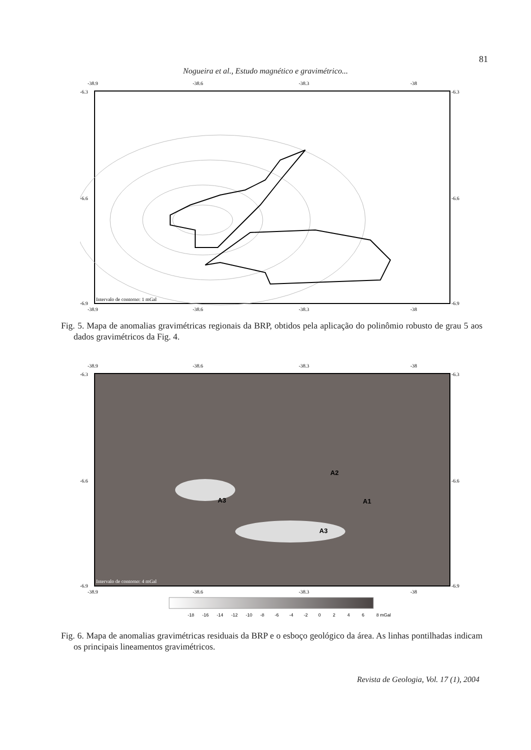81
Nogueira et al., Estudo magnético e gravimétrico...
-38.9
-38.6
-38.3
-38
-6.3
-6.6
-6.9
-6.3
-6.6
-6.9
Intervalo de contorno: 1 mGal
-38.9
-38.6
-38.3
-38
Fig. 5. Mapa de anomalias gravimétricas regionais da BRP, obtidos pela aplicação do polinômio robusto de grau 5 aos dados gravimétricos da Fig. 4.
-38.9
-38.6
-38.3
-38
-6.3
-6.6
-6.9
-6.3
-6.6
-6.9
A3
A1
A3
A2
Intervalo de contorno: 4 mGal
-38.9
-38.6
-38.3
-38
-18
-16
-14
-12
-10
-8
-6
-4
-2
0
2
4
6
8 mGal
Fig. 6. Mapa de anomalias gravimétricas residuais da BRP e o esboço geológico da área. As linhas pontilhadas indicam os principais lineamentos gravimétricos.
Revista de Geologia, Vol. 17 (1), 2004